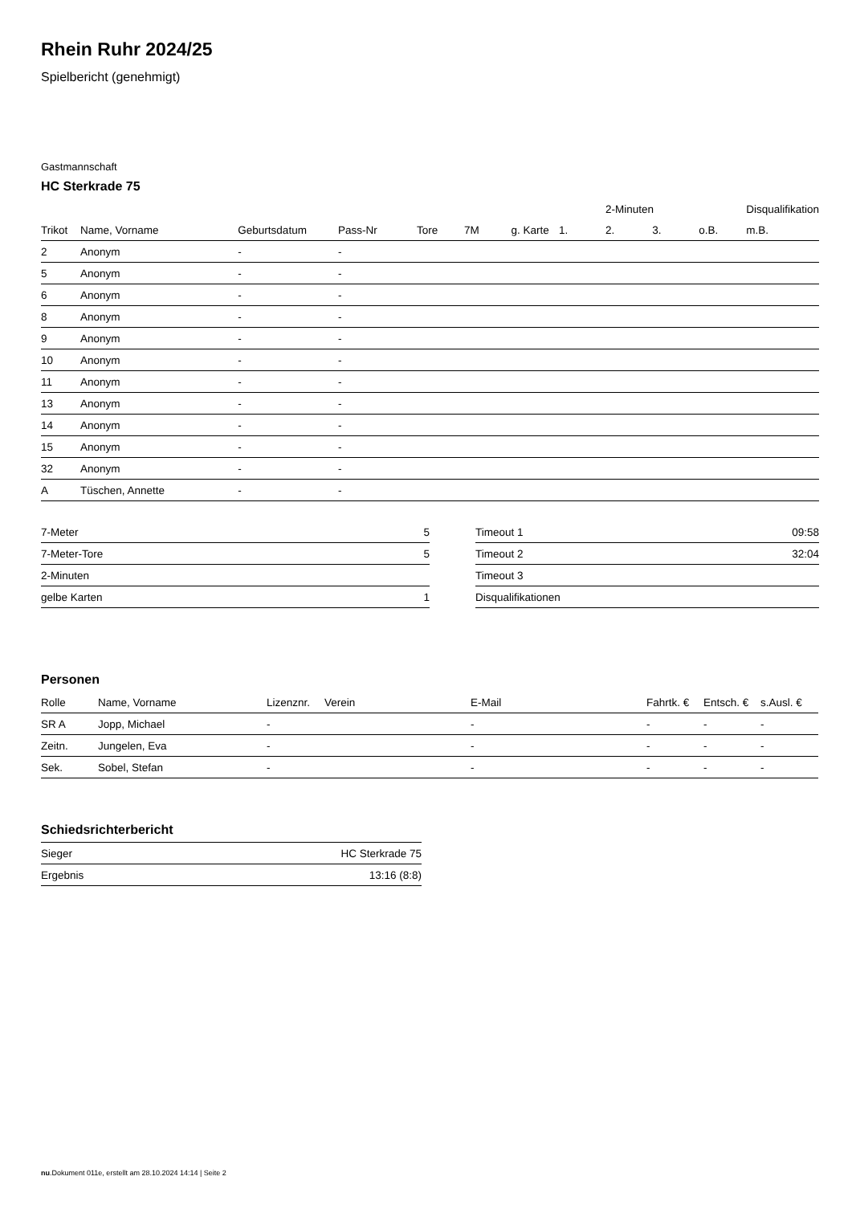Rhein Ruhr 2024/25
Spielbericht (genehmigt)
Gastmannschaft
HC Sterkrade 75
| | | | | | | | | 2-Minuten | | | Disqualifikation |
| --- | --- | --- | --- | --- | --- | --- | --- | --- | --- | --- | --- |
| Trikot | Name, Vorname | Geburtsdatum | Pass-Nr | Tore | 7M | g. Karte | 1. | 2. | 3. | o.B. | m.B. |
| 2 | Anonym | - | - | | | | | | | | |
| 5 | Anonym | - | - | | | | | | | | |
| 6 | Anonym | - | - | | | | | | | | |
| 8 | Anonym | - | - | | | | | | | | |
| 9 | Anonym | - | - | | | | | | | | |
| 10 | Anonym | - | - | | | | | | | | |
| 11 | Anonym | - | - | | | | | | | | |
| 13 | Anonym | - | - | | | | | | | | |
| 14 | Anonym | - | - | | | | | | | | |
| 15 | Anonym | - | - | | | | | | | | |
| 32 | Anonym | - | - | | | | | | | | |
| A | Tüschen, Annette | - | - | | | | | | | | |
| 7-Meter | 5 |
| 7-Meter-Tore | 5 |
| 2-Minuten | |
| gelbe Karten | 1 |
| Timeout 1 | 09:58 |
| Timeout 2 | 32:04 |
| Timeout 3 | |
| Disqualifikationen | |
Personen
| Rolle | Name, Vorname | Lizenznr. | Verein | E-Mail | Fahrtk. € | Entsch. € | s.Ausl. € |
| --- | --- | --- | --- | --- | --- | --- | --- |
| SR A | Jopp, Michael | - | | - | - | - | - |
| Zeitn. | Jungelen, Eva | - | | - | - | - | - |
| Sek. | Sobel, Stefan | - | | - | - | - | - |
Schiedsrichterbericht
| Sieger | HC Sterkrade 75 |
| Ergebnis | 13:16 (8:8) |
nu.Dokument 011e, erstellt am 28.10.2024 14:14 | Seite 2